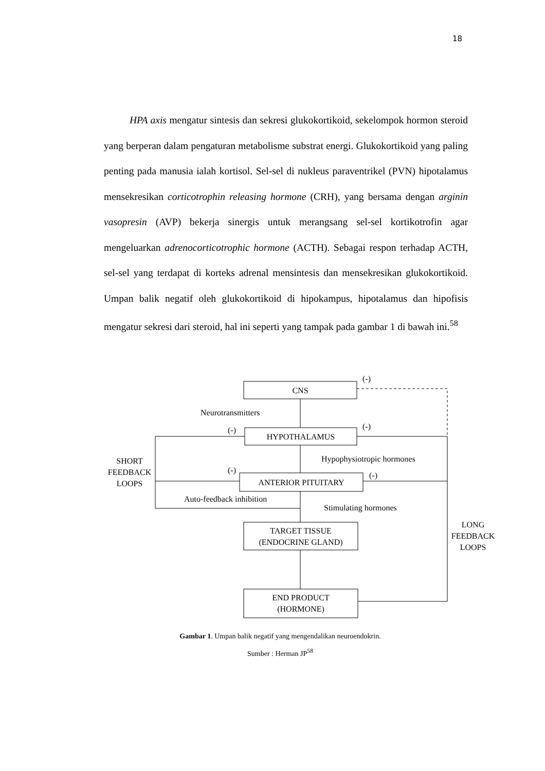18
HPA axis mengatur sintesis dan sekresi glukokortikoid, sekelompok hormon steroid yang berperan dalam pengaturan metabolisme substrat energi. Glukokortikoid yang paling penting pada manusia ialah kortisol. Sel-sel di nukleus paraventrikel (PVN) hipotalamus mensekresikan corticotrophin releasing hormone (CRH), yang bersama dengan arginin vasopresin (AVP) bekerja sinergis untuk merangsang sel-sel kortikotrofin agar mengeluarkan adrenocorticotrophic hormone (ACTH). Sebagai respon terhadap ACTH, sel-sel yang terdapat di korteks adrenal mensintesis dan mensekresikan glukokortikoid. Umpan balik negatif oleh glukokortikoid di hipokampus, hipotalamus dan hipofisis mengatur sekresi dari steroid, hal ini seperti yang tampak pada gambar 1 di bawah ini.<sup>58</sup>
CNS
Neurotransmitters
(-)
(-)
(-)
HYPOTHALAMUS
Hypophysiotropic hormones
SHORT
FEEDBACK
LOOPS
(-)
(-)
ANTERIOR PITUITARY
Auto-feedback inhibition
Stimulating hormones
TARGET TISSUE
(ENDOCRINE GLAND)
LONG
FEEDBACK
LOOPS
END PRODUCT
(HORMONE)
Gambar 1. Umpan balik negatif yang mengendalikan neuroendokrin.
Sumber : Herman JP<sup>58</sup>